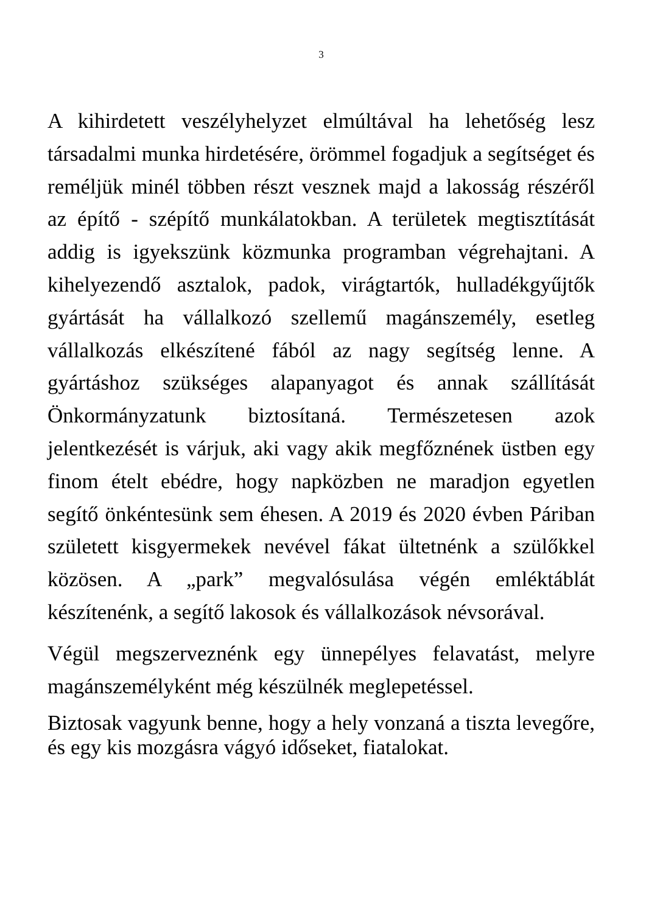3
A kihirdetett veszélyhelyzet elmúltával ha lehetőség lesz társadalmi munka hirdetésére, örömmel fogadjuk a segítséget és reméljük minél többen részt vesznek majd a lakosság részéről az építő - szépítő munkálatokban. A területek megtisztítását addig is igyekszünk közmunka programban végrehajtani. A kihelyezendő asztalok, padok, virágtartók, hulladékgyűjtők gyártását ha vállalkozó szellemű magánszemély, esetleg vállalkozás elkészítené fából az nagy segítség lenne. A gyártáshoz szükséges alapanyagot és annak szállítását Önkormányzatunk biztosítaná. Természetesen azok jelentkezését is várjuk, aki vagy akik megfőznének üstben egy finom ételt ebédre, hogy napközben ne maradjon egyetlen segítő önkéntesünk sem éhesen. A 2019 és 2020 évben Páriban született kisgyermekek nevével fákat ültetnénk a szülőkkel közösen. A „park” megvalósulása végén emléktáblát készítenénk, a segítő lakosok és vállalkozások névsorával.
Végül megszerveznénk egy ünnepélyes felavatást, melyre magánszemélyként még készülnék meglepetéssel.
Biztosak vagyunk benne, hogy a hely vonzaná a tiszta levegőre, és egy kis mozgásra vágyó időseket, fiatalokat.